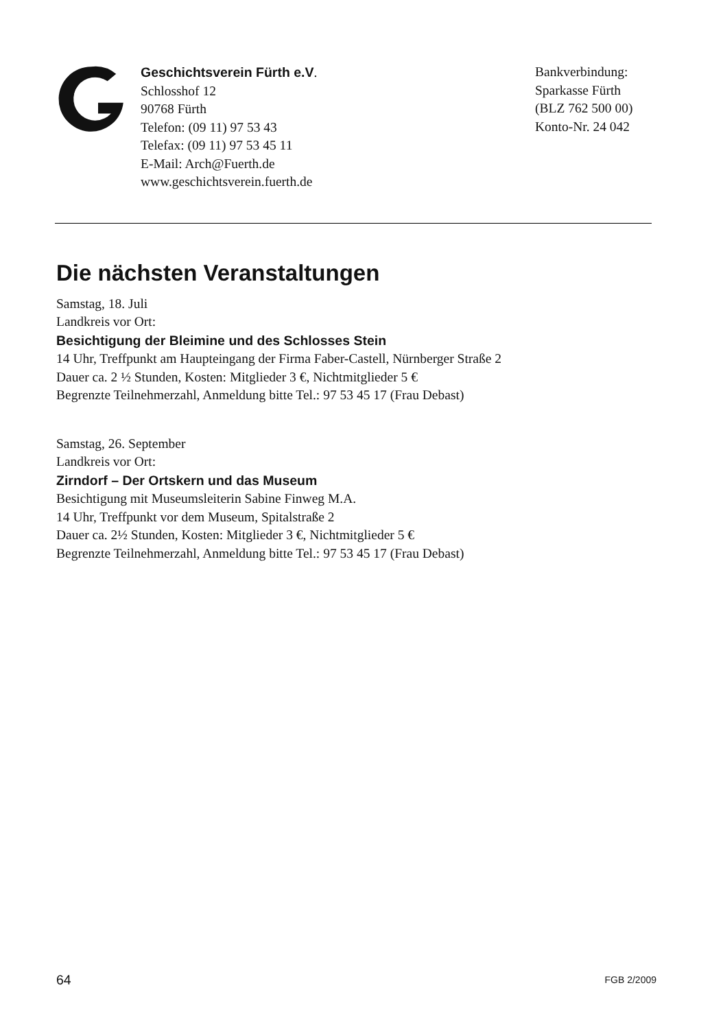Geschichtsverein Fürth e.V.
Schlosshof 12
90768 Fürth
Telefon: (09 11) 97 53 43
Telefax: (09 11) 97 53 45 11
E-Mail: Arch@Fuerth.de
www.geschichtsverein.fuerth.de
Bankverbindung:
Sparkasse Fürth
(BLZ 762 500 00)
Konto-Nr. 24 042
Die nächsten Veranstaltungen
Samstag, 18. Juli
Landkreis vor Ort:
Besichtigung der Bleimine und des Schlosses Stein
14 Uhr, Treffpunkt am Haupteingang der Firma Faber-Castell, Nürnberger Straße 2
Dauer ca. 2 ½ Stunden, Kosten: Mitglieder 3 €, Nichtmitglieder 5 €
Begrenzte Teilnehmerzahl, Anmeldung bitte Tel.: 97 53 45 17 (Frau Debast)
Samstag, 26. September
Landkreis vor Ort:
Zirndorf – Der Ortskern und das Museum
Besichtigung mit Museumsleiterin Sabine Finweg M.A.
14 Uhr, Treffpunkt vor dem Museum, Spitalstraße 2
Dauer ca. 2½ Stunden, Kosten: Mitglieder 3 €, Nichtmitglieder 5 €
Begrenzte Teilnehmerzahl, Anmeldung bitte Tel.: 97 53 45 17 (Frau Debast)
64 FGB 2/2009